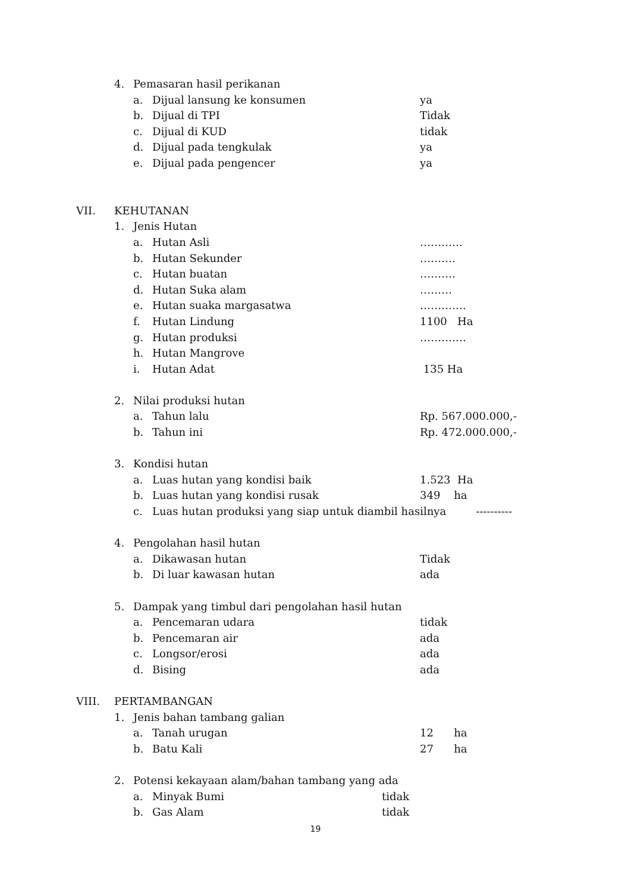4. Pemasaran hasil perikanan
a. Dijual lansung ke konsumen ya
b. Dijual di TPI Tidak
c. Dijual di KUD tidak
d. Dijual pada tengkulak ya
e. Dijual pada pengencer ya
VII. KEHUTANAN
1. Jenis Hutan
a. Hutan Asli …………
b. Hutan Sekunder ……….
c. Hutan buatan ……….
d. Hutan Suka alam ………
e. Hutan suaka margasatwa ………….
f. Hutan Lindung 1100 Ha
g. Hutan produksi ………….
h. Hutan Mangrove
i. Hutan Adat 135 Ha
2. Nilai produksi hutan
a. Tahun lalu Rp. 567.000.000,-
b. Tahun ini Rp. 472.000.000,-
3. Kondisi hutan
a. Luas hutan yang kondisi baik 1.523 Ha
b. Luas hutan yang kondisi rusak 349 ha
c. Luas hutan produksi yang siap untuk diambil hasilnya ----------
4. Pengolahan hasil hutan
a. Dikawasan hutan Tidak
b. Di luar kawasan hutan ada
5. Dampak yang timbul dari pengolahan hasil hutan
a. Pencemaran udara tidak
b. Pencemaran air ada
c. Longsor/erosi ada
d. Bising ada
VIII. PERTAMBANGAN
1. Jenis bahan tambang galian
a. Tanah urugan 12 ha
b. Batu Kali 27 ha
2. Potensi kekayaan alam/bahan tambang yang ada
a. Minyak Bumi tidak
b. Gas Alam tidak
19